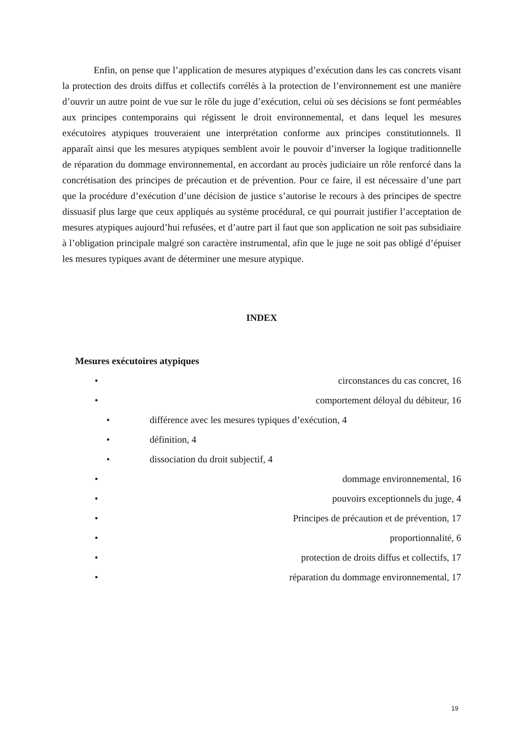Enfin, on pense que l’application de mesures atypiques d’exécution dans les cas concrets visant la protection des droits diffus et collectifs corrélés à la protection de l’environnement est une manière d’ouvrir un autre point de vue sur le rôle du juge d’exécution, celui où ses décisions se font perméables aux principes contemporains qui régissent le droit environnemental, et dans lequel les mesures exécutoires atypiques trouveraient une interprétation conforme aux principes constitutionnels. Il apparaît ainsi que les mesures atypiques semblent avoir le pouvoir d’inverser la logique traditionnelle de réparation du dommage environnemental, en accordant au procès judiciaire un rôle renforcé dans la concrétisation des principes de précaution et de prévention. Pour ce faire, il est nécessaire d’une part que la procédure d’exécution d’une décision de justice s’autorise le recours à des principes de spectre dissuasif plus large que ceux appliqués au système procédural, ce qui pourrait justifier l’acceptation de mesures atypiques aujourd’hui refusées, et d’autre part il faut que son application ne soit pas subsidiaire à l’obligation principale malgré son caractère instrumental, afin que le juge ne soit pas obligé d’épuiser les mesures typiques avant de déterminer une mesure atypique.
INDEX
Mesures exécutoires atypiques
• circonstances du cas concret, 16
• comportement déloyal du débiteur, 16
• différence avec les mesures typiques d’exécution, 4
• définition, 4
• dissociation du droit subjectif, 4
• dommage environnemental, 16
• pouvoirs exceptionnels du juge, 4
• Principes de précaution et de prévention, 17
• proportionnalité, 6
• protection de droits diffus et collectifs, 17
• réparation du dommage environnemental, 17
19